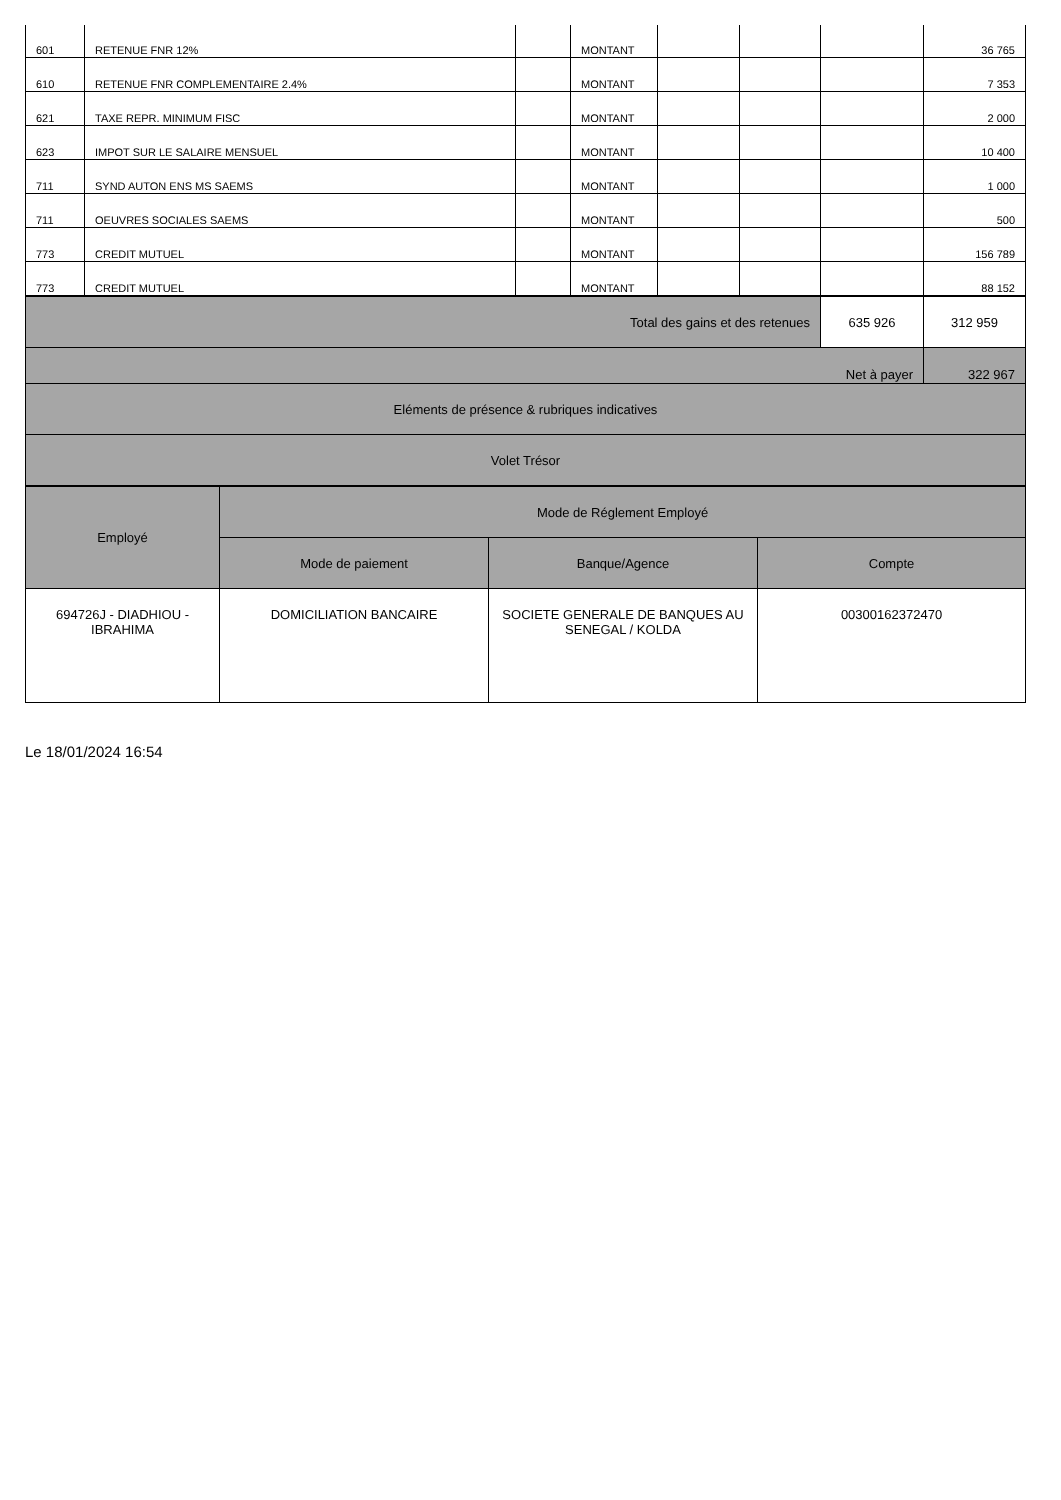| 601 | RETENUE FNR 12% | | MONTANT | | | | 36 765 |
| 610 | RETENUE FNR COMPLEMENTAIRE 2.4% | | MONTANT | | | | 7 353 |
| 621 | TAXE REPR. MINIMUM FISC | | MONTANT | | | | 2 000 |
| 623 | IMPOT SUR LE SALAIRE MENSUEL | | MONTANT | | | | 10 400 |
| 711 | SYND AUTON ENS MS SAEMS | | MONTANT | | | | 1 000 |
| 711 | OEUVRES SOCIALES SAEMS | | MONTANT | | | | 500 |
| 773 | CREDIT MUTUEL | | MONTANT | | | | 156 789 |
| 773 | CREDIT MUTUEL | | MONTANT | | | | 88 152 |
| Total des gains et des retenues | 635 926 | 312 959 |
| Net à payer | | 322 967 |
| Eléments de présence & rubriques indicatives | | |
| Volet Trésor | | |
| Employé | Mode de Réglement Employé | | |
| --- | --- | --- | --- |
| | Mode de paiement | Banque/Agence | Compte |
| 694726J - DIADHIOU - IBRAHIMA | DOMICILIATION BANCAIRE | SOCIETE GENERALE DE BANQUES AU SENEGAL / KOLDA | 00300162372470 |
Le 18/01/2024 16:54